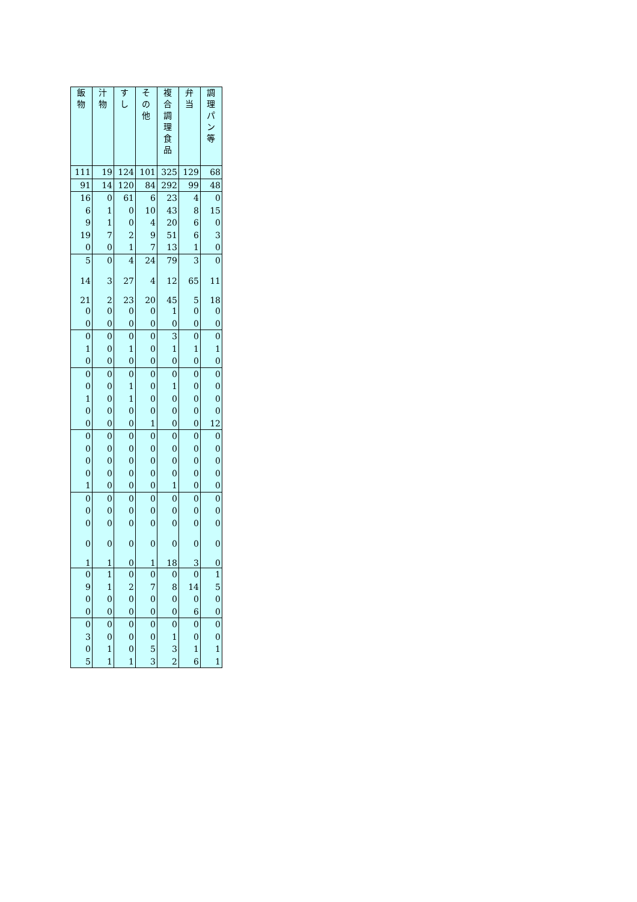| 飯 物 | 汁 物 | す し | そ の 他 | 複 合 調 理 食 品 | 弁 当 | 調 理 パ ン 等 |
| --- | --- | --- | --- | --- | --- | --- |
| 111 | 19 | 124 | 101 | 325 | 129 | 68 |
| 91 | 14 | 120 | 84 | 292 | 99 | 48 |
| 16 | 0 | 61 | 6 | 23 | 4 | 0 |
| 6 | 1 | 0 | 10 | 43 | 8 | 15 |
| 9 | 1 | 0 | 4 | 20 | 6 | 0 |
| 19 | 7 | 2 | 9 | 51 | 6 | 3 |
| 0 | 0 | 1 | 7 | 13 | 1 | 0 |
| 5 | 0 | 4 | 24 | 79 | 3 | 0 |
| 14 | 3 | 27 | 4 | 12 | 65 | 11 |
| 21 | 2 | 23 | 20 | 45 | 5 | 18 |
| 0 | 0 | 0 | 0 | 1 | 0 | 0 |
| 0 | 0 | 0 | 0 | 0 | 0 | 0 |
| 0 | 0 | 0 | 0 | 3 | 0 | 0 |
| 1 | 0 | 1 | 0 | 1 | 1 | 1 |
| 0 | 0 | 0 | 0 | 0 | 0 | 0 |
| 0 | 0 | 0 | 0 | 0 | 0 | 0 |
| 0 | 0 | 1 | 0 | 1 | 0 | 0 |
| 1 | 0 | 1 | 0 | 0 | 0 | 0 |
| 0 | 0 | 0 | 0 | 0 | 0 | 0 |
| 0 | 0 | 0 | 1 | 0 | 0 | 12 |
| 0 | 0 | 0 | 0 | 0 | 0 | 0 |
| 0 | 0 | 0 | 0 | 0 | 0 | 0 |
| 0 | 0 | 0 | 0 | 0 | 0 | 0 |
| 0 | 0 | 0 | 0 | 0 | 0 | 0 |
| 1 | 0 | 0 | 0 | 1 | 0 | 0 |
| 0 | 0 | 0 | 0 | 0 | 0 | 0 |
| 0 | 0 | 0 | 0 | 0 | 0 | 0 |
| 0 | 0 | 0 | 0 | 0 | 0 | 0 |
| 0 | 0 | 0 | 0 | 0 | 0 | 0 |
| 1 | 1 | 0 | 1 | 18 | 3 | 0 |
| 0 | 1 | 0 | 0 | 0 | 0 | 1 |
| 9 | 1 | 2 | 7 | 8 | 14 | 5 |
| 0 | 0 | 0 | 0 | 0 | 0 | 0 |
| 0 | 0 | 0 | 0 | 0 | 6 | 0 |
| 0 | 0 | 0 | 0 | 0 | 0 | 0 |
| 3 | 0 | 0 | 0 | 1 | 0 | 0 |
| 0 | 1 | 0 | 5 | 3 | 1 | 1 |
| 5 | 1 | 1 | 3 | 2 | 6 | 1 |